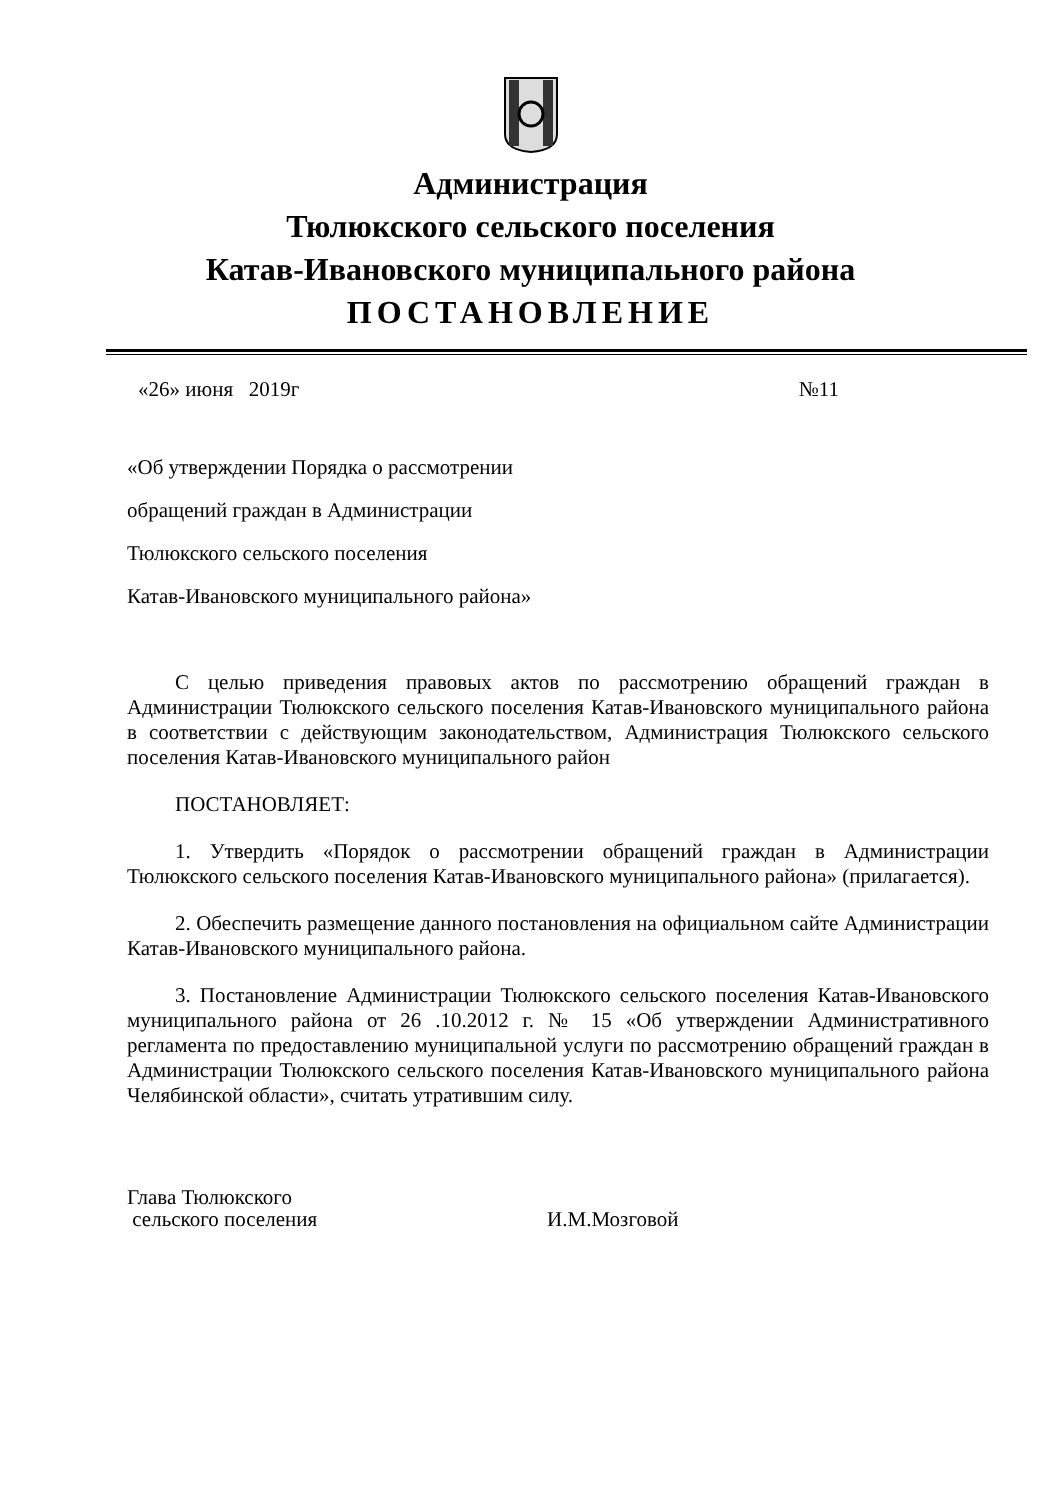Администрация
Тюлюкского сельского поселения
Катав-Ивановского муниципального района
ПОСТАНОВЛЕНИЕ
«26» июня 2019г №11
«Об утверждении Порядка о рассмотрении
обращений граждан в Администрации
Тюлюкского сельского поселения
Катав-Ивановского муниципального района»
С целью приведения правовых актов по рассмотрению обращений граждан в Администрации Тюлюкского сельского поселения Катав-Ивановского муниципального района в соответствии с действующим законодательством, Администрация Тюлюкского сельского поселения Катав-Ивановского муниципального район
ПОСТАНОВЛЯЕТ:
1. Утвердить «Порядок о рассмотрении обращений граждан в Администрации Тюлюкского сельского поселения Катав-Ивановского муниципального района» (прилагается).
2. Обеспечить размещение данного постановления на официальном сайте Администрации Катав-Ивановского муниципального района.
3. Постановление Администрации Тюлюкского сельского поселения Катав-Ивановского муниципального района от 26 .10.2012 г. № 15 «Об утверждении Административного регламента по предоставлению муниципальной услуги по рассмотрению обращений граждан в Администрации Тюлюкского сельского поселения Катав-Ивановского муниципального района Челябинской области», считать утратившим силу.
Глава Тюлюкского
сельского поселения
И.М.Мозговой